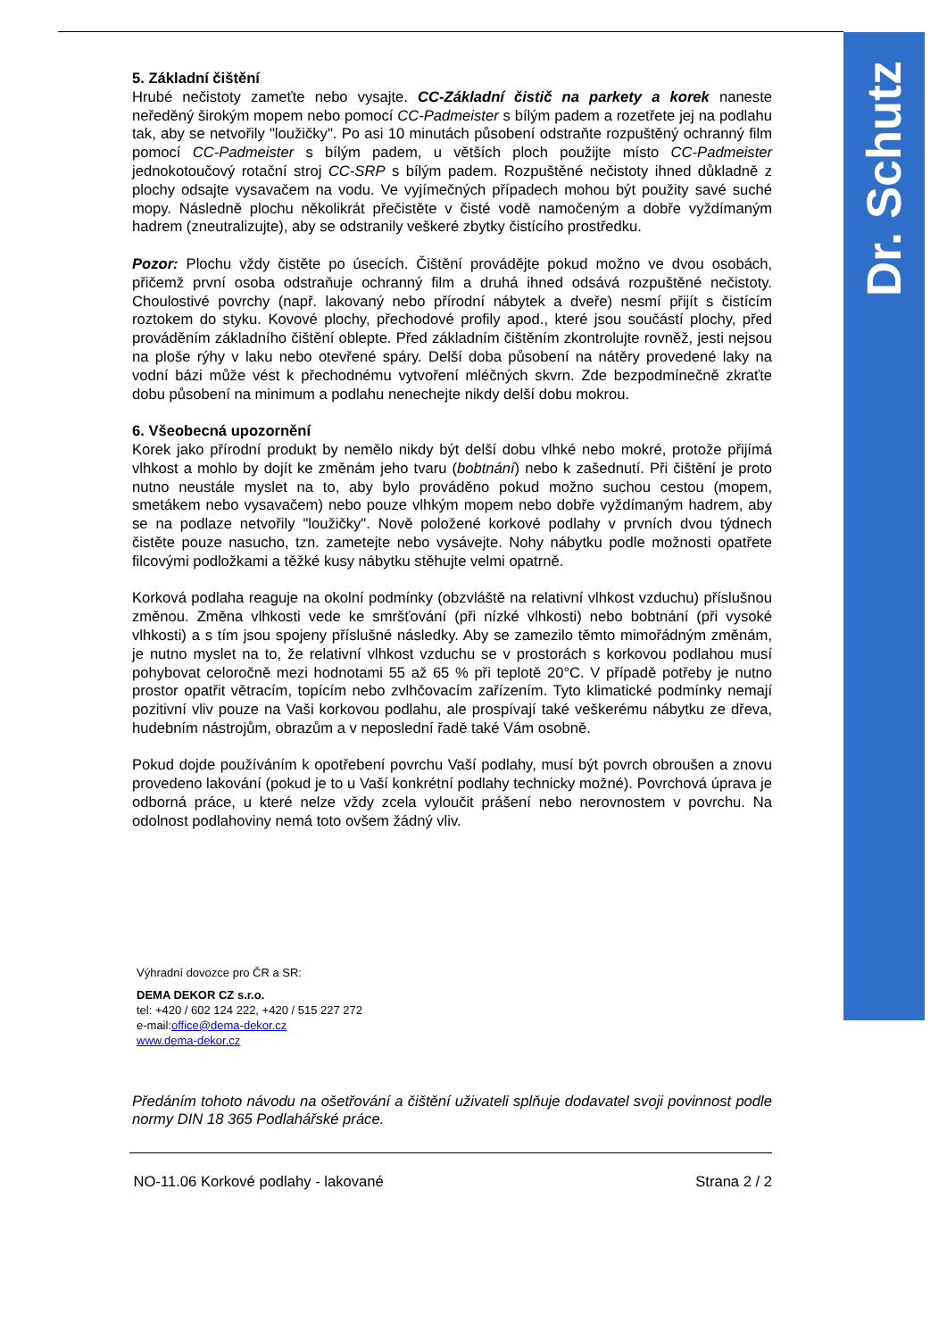Dr. Schutz
5. Základní čištění
Hrubé nečistoty zameťte nebo vysajte. CC-Základní čistič na parkety a korek naneste neředěný širokým mopem nebo pomocí CC-Padmeister s bílým padem a rozetřete jej na podlahu tak, aby se netvořily "loužičky". Po asi 10 minutách působení odstraňte rozpuštěný ochranný film pomocí CC-Padmeister s bílým padem, u větších ploch použijte místo CC-Padmeister jednokotoučový rotační stroj CC-SRP s bílým padem. Rozpuštěné nečistoty ihned důkladně z plochy odsajte vysavačem na vodu. Ve vyjímečných případech mohou být použity savé suché mopy. Následně plochu několikrát přečistěte v čisté vodě namočeným a dobře vyždímaným hadrem (zneutralizujte), aby se odstranily veškeré zbytky čistícího prostředku.
Pozor: Plochu vždy čistěte po úsecích. Čištění provádějte pokud možno ve dvou osobách, přičemž první osoba odstraňuje ochranný film a druhá ihned odsává rozpuštěné nečistoty. Choulostivé povrchy (např. lakovaný nebo přírodní nábytek a dveře) nesmí přijít s čistícím roztokem do styku. Kovové plochy, přechodové profily apod., které jsou součástí plochy, před prováděním základního čištění oblepte. Před základním čištěním zkontrolujte rovněž, jesti nejsou na ploše rýhy v laku nebo otevřené spáry. Delší doba působení na nátěry provedené laky na vodní bázi může vést k přechodnému vytvoření mléčných skvrn. Zde bezpodmínečně zkraťte dobu působení na minimum a podlahu nenechejte nikdy delší dobu mokrou.
6. Všeobecná upozornění
Korek jako přírodní produkt by nemělo nikdy být delší dobu vlhké nebo mokré, protože přijímá vlhkost a mohlo by dojít ke změnám jeho tvaru (bobtnání) nebo k zašednutí. Při čištění je proto nutno neustále myslet na to, aby bylo prováděno pokud možno suchou cestou (mopem, smetákem nebo vysavačem) nebo pouze vlhkým mopem nebo dobře vyždímaným hadrem, aby se na podlaze netvořily "loužičky". Nově položené korkové podlahy v prvních dvou týdnech čistěte pouze nasucho, tzn. zametejte nebo vysávejte. Nohy nábytku podle možnosti opatřete filcovými podložkami a těžké kusy nábytku stěhujte velmi opatrně.
Korková podlaha reaguje na okolní podmínky (obzvláště na relativní vlhkost vzduchu) příslušnou změnou. Změna vlhkosti vede ke smršťování (při nízké vlhkosti) nebo bobtnání (při vysoké vlhkosti) a s tím jsou spojeny příslušné následky. Aby se zamezilo těmto mimořádným změnám, je nutno myslet na to, že relativní vlhkost vzduchu se v prostorách s korkovou podlahou musí pohybovat celoročně mezi hodnotami 55 až 65 % při teplotě 20°C. V případě potřeby je nutno prostor opatřit větracím, topícím nebo zvlhčovacím zařízením. Tyto klimatické podmínky nemají pozitivní vliv pouze na Vaši korkovou podlahu, ale prospívají také veškerému nábytku ze dřeva, hudebním nástrojům, obrazům a v neposlední řadě také Vám osobně.
Pokud dojde používáním k opotřebení povrchu Vaší podlahy, musí být povrch obroušen a znovu provedeno lakování (pokud je to u Vaší konkrétní podlahy technicky možné). Povrchová úprava je odborná práce, u které nelze vždy zcela vyloučit prášení nebo nerovnostem v povrchu. Na odolnost podlahoviny nemá toto ovšem žádný vliv.
Výhradní dovozce pro ČR a SR:
DEMA DEKOR CZ s.r.o.
tel: +420 / 602 124 222, +420 / 515 227 272
e-mail:office@dema-dekor.cz
www.dema-dekor.cz
Předáním tohoto návodu na ošetřování a čištění uživateli splňuje dodavatel svoji povinnost podle normy DIN 18 365 Podlahářské práce.
NO-11.06 Korkové podlahy - lakované Strana 2 / 2